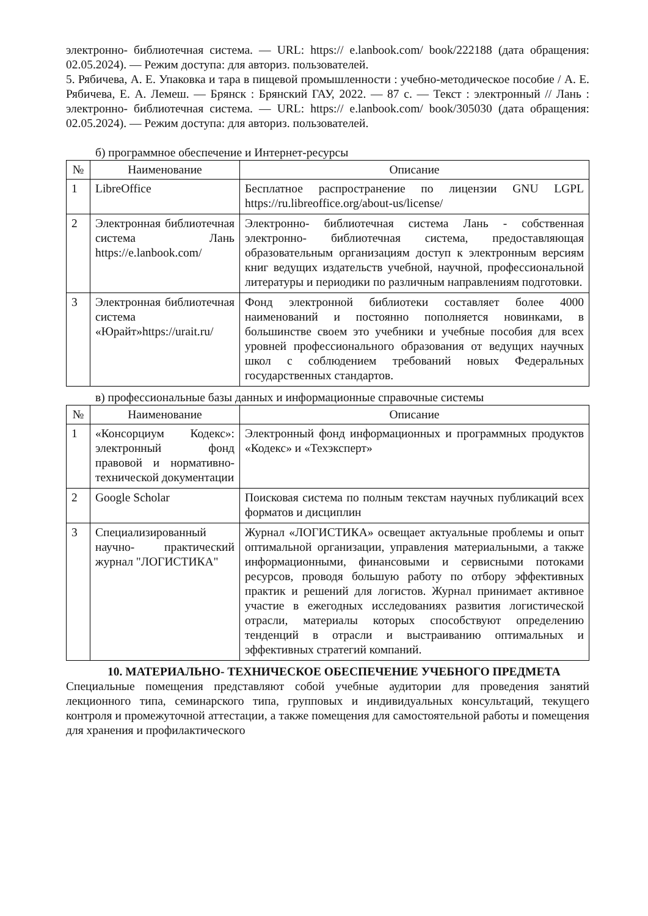электронно- библиотечная система. — URL: https:// e.lanbook.com/ book/222188 (дата обращения: 02.05.2024). — Режим доступа: для авториз. пользователей.
5. Рябичева, А. Е. Упаковка и тара в пищевой промышленности : учебно-методическое пособие / А. Е. Рябичева, Е. А. Лемеш. — Брянск : Брянский ГАУ, 2022. — 87 с. — Текст : электронный // Лань : электронно- библиотечная система. — URL: https:// e.lanbook.com/ book/305030 (дата обращения: 02.05.2024). — Режим доступа: для авториз. пользователей.
б) программное обеспечение и Интернет-ресурсы
| № | Наименование | Описание |
| --- | --- | --- |
| 1 | LibreOffice | Бесплатное распространение по лицензии GNU LGPL https://ru.libreoffice.org/about-us/license/ |
| 2 | Электронная библиотечная система Лань https://e.lanbook.com/ | Электронно- библиотечная система Лань - собственная электронно- библиотечная система, предоставляющая образовательным организациям доступ к электронным версиям книг ведущих издательств учебной, научной, профессиональной литературы и периодики по различным направлениям подготовки. |
| 3 | Электронная библиотечная система «Юрайт»https://urait.ru/ | Фонд электронной библиотеки составляет более 4000 наименований и постоянно пополняется новинками, в большинстве своем это учебники и учебные пособия для всех уровней профессионального образования от ведущих научных школ с соблюдением требований новых Федеральных государственных стандартов. |
в) профессиональные базы данных и информационные справочные системы
| № | Наименование | Описание |
| --- | --- | --- |
| 1 | «Консорциум Кодекс»: электронный фонд правовой и нормативно-технической документации | Электронный фонд информационных и программных продуктов «Кодекс» и «Техэксперт» |
| 2 | Google Scholar | Поисковая система по полным текстам научных публикаций всех форматов и дисциплин |
| 3 | Специализированный научно- практический журнал "ЛОГИСТИКА" | Журнал «ЛОГИСТИКА» освещает актуальные проблемы и опыт оптимальной организации, управления материальными, а также информационными, финансовыми и сервисными потоками ресурсов, проводя большую работу по отбору эффективных практик и решений для логистов. Журнал принимает активное участие в ежегодных исследованиях развития логистической отрасли, материалы которых способствуют определению тенденций в отрасли и выстраиванию оптимальных и эффективных стратегий компаний. |
10. МАТЕРИАЛЬНО- ТЕХНИЧЕСКОЕ ОБЕСПЕЧЕНИЕ УЧЕБНОГО ПРЕДМЕТА
Специальные помещения представляют собой учебные аудитории для проведения занятий лекционного типа, семинарского типа, групповых и индивидуальных консультаций, текущего контроля и промежуточной аттестации, а также помещения для самостоятельной работы и помещения для хранения и профилактического